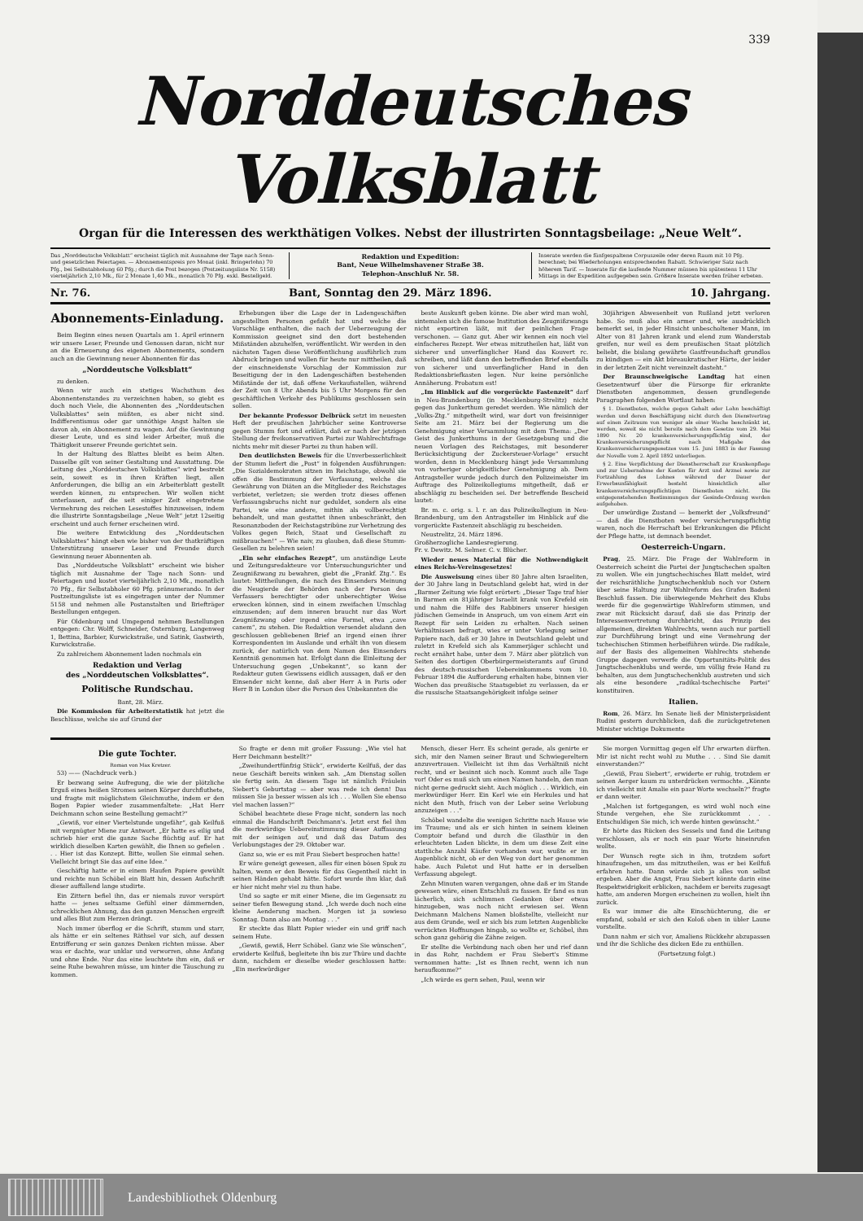339
Norddeutsches Volksblatt
Organ für die Interessen des werkthätigen Volkes. Nebst der illustrirten Sonntagsbeilage: „Neue Welt“.
Das „Norddeutsche Volksblatt“ erscheint täglich mit Ausnahme der Tage nach Sonn- und gesetzlichen Feiertagen. — Abonnementspreis pro Monat (inkl. Bringerlohn) 70 Pfg., bei Selbstabholung 60 Pfg.; durch die Post bezogen (Postzeitungsliste Nr. 5158) vierteljährlich 2,10 Mk., für 2 Monate 1,40 Mk., monatlich 70 Pfg. exkl. Bestellgeld.
Redaktion und Expedition:
Bant, Neue Wilhelmshavener Straße 38.
Telephon-Anschluß Nr. 58.
Inserate werden die fünfgespaltene Corpuszeile oder deren Raum mit 10 Pfg. berechnet; bei Wiederholungen entsprechenden Rabatt. Schwieriger Satz nach höherem Tarif. — Inserate für die laufende Nummer müssen bis spätestens 11 Uhr Mittags in der Expedition aufgegeben sein. Größere Inserate werden früher erbeten.
Nr. 76. Bant, Sonntag den 29. März 1896. 10. Jahrgang.
Abonnements-Einladung.
Beim Beginn eines neuen Quartals am 1. April erinnern wir unsere Leser, Freunde und Genossen daran, nicht nur an die Erneuerung des eigenen Abonnements, sondern auch an die Gewinnung neuer Abonnenten für das
„Norddeutsche Volksblatt“
zu denken.
Wenn wir auch ein stetiges Wachsthum des Abonnentenstandes zu verzeichnen haben, so giebt es doch noch Viele, die Abonnenten des „Norddeutschen Volksblattes“ sein müßten, es aber nicht sind. Indifferentismus oder gar unnöthige Angst halten sie davon ab, ein Abonnement zu wagen. Auf die Gewinnung dieser Leute, und es sind leider Arbeiter, muß die Thätigkeit unserer Freunde gerichtet sein.
In der Haltung des Blattes bleibt es beim Alten. Dasselbe gilt von seiner Gestaltung und Ausstattung. Die Leitung des „Norddeutschen Volksblattes“ wird bestrebt sein, soweit es in ihren Kräften liegt, allen Anforderungen, die billig an ein Arbeiterblatt gestellt werden können, zu entsprechen. Wir wollen nicht unterlassen, auf die seit einiger Zeit eingetretene Vermehrung des reichen Lesestoffes hinzuweisen, indem die illustrirte Sonntagsbeilage „Neue Welt“ jetzt 12seitig erscheint und auch ferner erscheinen wird.
Die weitere Entwicklung des „Norddeutschen Volksblattes“ hängt eben wie bisher von der thatkräftigen Unterstützung unserer Leser und Freunde durch Gewinnung neuer Abonnenten ab.
Das „Norddeutsche Volksblatt“ erscheint wie bisher täglich mit Ausnahme der Tage nach Sonn- und Feiertagen und kostet vierteljährlich 2,10 Mk., monatlich 70 Pfg., für Selbstabholer 60 Pfg. pränumerando. In der Postzeitungsliste ist es eingetragen unter der Nummer 5158 und nehmen alle Postanstalten und Briefträger Bestellungen entgegen.
Für Oldenburg und Umgegend nehmen Bestellungen entgegen: Chr. Wolff, Schneider, Osternburg, Langenweg 1, Bettina, Barbier, Kurwickstraße, und Satink, Gastwirth, Kurwickstraße.
Zu zahlreichem Abonnement laden nochmals ein
Redaktion und Verlag
des „Norddeutschen Volksblattes“.
Politische Rundschau.
Bant, 28. März.
Die Kommission für Arbeiterstatistik hat jetzt die Beschlüsse, welche sie auf Grund der
Erhebungen über die Lage der in Ladengeschäften angestellten Personen gefaßt hat und welche die Vorschläge enthalten, die nach der Ueberzeugung der Kommission geeignet sind den dort bestehenden Mißständen abzuhelfen, veröffentlicht. Wir werden in den nächsten Tagen diese Veröffentlichung ausführlich zum Abdruck bringen und wollen für heute nur mittheilen, daß der einschneidenste Vorschlag der Kommission zur Beseitigung der in den Ladengeschäften bestehenden Mißstände der ist, daß offene Verkaufsstellen, während der Zeit von 8 Uhr Abends bis 5 Uhr Morgens für den geschäftlichen Verkehr des Publikums geschlossen sein sollen.
Der bekannte Professor Delbrück setzt im neuesten Heft der preußischen Jahrbücher seine Kontroverse gegen Stumm fort und erklärt, daß er nach der jetzigen Stellung der freikonservativen Partei zur Wahlrechtsfrage nichts mehr mit dieser Partei zu thun haben will.
Den deutlichsten Beweis für die Unverbesserlichkeit der Stumm liefert die „Post“ in folgenden Ausführungen: „Die Sozialdemokraten sitzen im Reichstage, obwohl sie offen die Bestimmung der Verfassung, welche die Gewährung von Diäten an die Mitglieder des Reichstages verbietet, verletzen; sie werden trotz dieses offenen Verfassungsbruchs nicht nur geduldet, sondern als eine Partei, wie eine andere, mithin als vollberechtigt behandelt, und man gestattet ihnen unbeschränkt, den Resonanzboden der Reichstagstribüne zur Verhetzung des Volkes gegen Reich, Staat und Gesellschaft zu mißbrauchen!“ — Wie naiv, zu glauben, daß diese Stumm-Gesellen zu belehren seien!
„Ein sehr einfaches Rezept“, um anständige Leute und Zeitungsredakteure vor Untersuchungsrichter und Zeugnißzwang zu bewahren, giebt die „Frankf. Ztg.“. Es lautet: Mittheilungen, die nach des Einsenders Meinung die Neugierde der Behörden nach der Person des Verfassers berechtigter oder unberechtigter Weise erwecken können, sind in einem zweifachen Umschlag einzusenden; auf dem inneren braucht nur das Wort Zeugnißzwang oder irgend eine Formel, etwa „cave canem“, zu stehen. Die Redaktion versendet alsdann den geschlossen gebliebenen Brief an irgend einen ihrer Korrespondenten im Auslande und erhält ihn von diesem zurück, der natürlich von dem Namen des Einsenders Kenntniß genommen hat. Erfolgt dann die Einleitung der Untersuchung gegen „Unbekannt“, so kann der Redakteur guten Gewissens eidlich aussagen, daß er den Einsender nicht kenne, daß aber Herr A in Paris oder Herr B in London über die Person des Unbekannten die
beste Auskunft geben könne. Die aber wird man wohl, sintemalen sich die famose Institution des Zeugnißzwangs nicht exportiren läßt, mit der peinlichen Frage verschonen. — Ganz gut. Aber wir kennen ein noch viel einfacheres Rezept. Wer etwas mitzutheilen hat, läßt von sicherer und unverfänglicher Hand das Kouvert rc. schreiben, und läßt dann den betreffenden Brief ebenfalls von sicherer und unverfänglicher Hand in den Redaktionsbriefkasten legen. Nur keine persönliche Annäherung. Probatum est!
„Im Hinblick auf die vorgerückte Fastenzeit“ darf in Neu-Brandenburg (in Mecklenburg-Strelitz) nicht gegen das Junkerthum geredet werden. Wie nämlich der „Volks-Ztg.“ mitgetheilt wird, war dort von freisinniger Seite am 21. März bei der Regierung um die Genehmigung einer Versammlung mit dem Thema: „Der Geist des Junkerthums in der Gesetzgebung und die neuen Vorlagen des Reichstages, mit besonderer Berücksichtigung der Zuckersteuer-Vorlage“ ersucht worden, denn in Mecklenburg hängt jede Versammlung von vorheriger obrigkeitlicher Genehmigung ab. Dem Antragsteller wurde jedoch durch den Polizeimeister im Auftrage des Polizeikollegiums mitgetheilt, daß er abschlägig zu bescheiden sei. Der betreffende Bescheid lautet:
Br. m. c. orig. s. l. r. an das Polizeikollegium in Neu-Brandenburg, um den Antragsteller im Hinblick auf die vorgerückte Fastenzeit abschlägig zu bescheiden.
Neustrelitz, 24. März 1896.
Großherzogliche Landesregierung.
Fr. v. Dewitz. M. Selmer. C. v. Blücher.
Wieder neues Material für die Nothwendigkeit eines Reichs-Vereinsgesetzes!
Die Ausweisung eines über 80 Jahre alten Israeliten, der 30 Jahre lang in Deutschland gelebt hat, wird in der „Barmer Zeitung wie folgt erörtert: „Dieser Tage traf hier in Barmen ein 81jähriger Israelit krank von Krefeld ein und nahm die Hilfe des Rabbiners unserer hiesigen jüdischen Gemeinde in Anspruch, um von einem Arzt ein Rezept für sein Leiden zu erhalten. Nach seinen Verhältnissen befragt, wies er unter Vorlegung seiner Papiere nach, daß er 30 Jahre in Deutschland gelebt und zuletzt in Krefeld sich als Kammerjäger schlecht und recht ernährt habe, unter dem 7. März aber plötzlich von Seiten des dortigen Oberbürgermeisteramts auf Grund des deutsch-russischen Uebereinkommens vom 10. Februar 1894 die Aufforderung erhalten habe, binnen vier Wochen das preußische Staatsgebiet zu verlassen, da er die russische Staatsangehörigkeit infolge seiner
30jährigen Abwesenheit von Rußland jetzt verloren habe. So muß also ein armer und, wie ausdrücklich bemerkt sei, in jeder Hinsicht unbescholtener Mann, im Alter von 81 Jahren krank und elend zum Wanderstab greifen, nur weil es dem preußischen Staat plötzlich beliebt, die bislang gewährte Gastfreundschaft grundlos zu kündigen — ein Akt büreaukratischer Härte, der leider in der letzten Zeit nicht vereinzelt dasteht.“
Der Braunschweigische Landtag hat einen Gesetzentwurf über die Fürsorge für erkrankte Dienstboten angenommen, dessen grundlegende Paragraphen folgenden Wortlaut haben:
§ 1. Dienstboten, welche gegen Gehalt oder Lohn beschäftigt werden und deren Beschäftigung nicht durch den Dienstvertrag auf einen Zeitraum von weniger als einer Woche beschränkt ist, werden, soweit sie nicht bereits nach dem Gesetze vom 29. Mai 1890 Nr. 20 krankenversicherungspflichtig sind, der Krankenversicherungspflicht nach Maßgabe des Krankenversicherungsgesetzes vom 15. Juni 1883 in der Fassung der Novelle vom 2. April 1892 unterliegen.
§ 2. Eine Verpflichtung der Dienstherrschaft zur Krankenpflege und zur Uebernahme der Kosten für Arzt und Arznei sowie zur Fortzahlung des Lohnes während der Dauer der Erwerbsunfähigkeit besteht hinsichtlich aller krankenversicherungspflichtigen Dienstboten nicht. Die entgegenstehenden Bestimmungen der Gesinde-Ordnung werden aufgehoben.
Der unwürdige Zustand — bemerkt der „Volksfreund“ — daß die Dienstboten weder versicherungspflichtig waren, noch die Herrschaft bei Erkrankungen die Pflicht der Pflege hatte, ist demnach beendet.
Oesterreich-Ungarn.
Prag, 25. März. Die Frage der Wahlreform in Oesterreich scheint die Partei der Jungtschechen spalten zu wollen. Wie ein jungtschechisches Blatt meldet, wird der reichsräthliche Jungtschechenklub noch vor Ostern über seine Haltung zur Wahlreform des Grafen Badeni Beschluß fassen. Die überwiegende Mehrheit des Klubs werde für die gegenwärtige Wahlreform stimmen, und zwar mit Rücksicht darauf, daß sie das Prinzip der Interessenvertretung durchbricht, das Prinzip des allgemeinen, direkten Wahlrechts, wenn auch nur partiell zur Durchführung bringt und eine Vermehrung der tschechischen Stimmen herbeiführen würde. Die radikale, auf der Basis des allgemeinen Wahlrechts stehende Gruppe dagegen verwerfe die Opportunitäts-Politik des Jungtschechenklubs und werde, um völlig freie Hand zu behalten, aus dem Jungtschechenklub austreten und sich als eine besondere „radikal-tschechische Partei“ konstituiren.
Italien.
Rom, 26. März. Im Senate ließ der Ministerpräsident Rudini gestern durchblicken, daß die zurückgetretenen Minister wichtige Dokumente
Die gute Tochter.
Roman von Max Kretzer.
53) —— (Nachdruck verb.)
Er bezwang seine Aufregung, die wie der plötzliche Erguß eines heißen Stromes seinen Körper durchfluthete, und fragte mit möglichstem Gleichmuthe, indem er den Bogen Papier wieder zusammenfaltete: „Hat Herr Deichmann schon seine Bestellung gemacht?“
„Gewiß, vor einer Viertelstunde ungefähr“, gab Keilfuß mit vergnügter Miene zur Antwort. „Er hatte es eilig und schrieb hier erst die ganze Sache flüchtig auf. Er hat wirklich dieselben Karten gewählt, die Ihnen so gefielen . . . Hier ist das Konzept. Bitte, wollen Sie einmal sehen. Vielleicht bringt Sie das auf eine Idee.“
Geschäftig hatte er in einem Haufen Papiere gewühlt und reichte nun Schöbel ein Blatt hin, dessen Aufschrift dieser auffallend lange studirte.
Ein Zittern befiel ihn, das er niemals zuvor verspürt hatte — jenes seltsame Gefühl einer dämmernden, schrecklichen Ahnung, das den ganzen Menschen ergreift und alles Blut zum Herzen drängt.
Noch immer überflog er die Schrift, stumm und starr, als hätte er ein seltenes Räthsel vor sich, auf dessen Entzifferung er sein ganzes Denken richten müsse. Aber was er dachte, war unklar und verworren, ohne Anfang und ohne Ende. Nur das eine leuchtete ihm ein, daß er seine Ruhe bewahren müsse, um hinter die Täuschung zu kommen.
So fragte er denn mit großer Fassung: „Wie viel hat Herr Deichmann bestellt?“
„Zweihundertfünfzig Stück“, erwiderte Keilfuß, der das neue Geschäft bereits winken sah. „Am Dienstag sollen sie fertig sein. An diesem Tage ist nämlich Fräulein Siebert's Geburtstag — aber was rede ich denn! Das müssen Sie ja besser wissen als ich . . . Wollen Sie ebenso viel machen lassen?“
Schöbel beachtete diese Frage nicht, sondern las noch einmal die Handschrift Deichmann's. Jetzt erst fiel ihm die merkwürdige Uebereinstimmung dieser Auffassung mit der seinigen auf, und daß das Datum des Verlobungstages der 29. Oktober war.
Ganz so, wie er es mit Frau Siebert besprochen hatte!
Er wäre geneigt gewesen, alles für einen bösen Spuk zu halten, wenn er den Beweis für das Gegentheil nicht in seinen Händen gehabt hätte. Sofort wurde ihm klar, daß er hier nicht mehr viel zu thun habe.
Und so sagte er mit einer Miene, die im Gegensatz zu seiner tiefen Bewegung stand. „Ich werde doch noch eine kleine Aenderung machen. Morgen ist ja sowieso Sonntag. Dann also am Montag . . .“
Er steckte das Blatt Papier wieder ein und griff nach seinem Hute.
„Gewiß, gewiß, Herr Schöbel. Ganz wie Sie wünschen“, erwiderte Keilfuß, begleitete ihn bis zur Thüre und dachte dann, nachdem er dieselbe wieder geschlossen hatte: „Ein merkwürdiger
Mensch, dieser Herr. Es scheint gerade, als genirte er sich, mir den Namen seiner Braut und Schwiegereltern anzuvertrauen. Vielleicht ist ihm das Verhältniß nicht recht, und er besinnt sich noch. Kommt auch alle Tage vor! Oder es muß sich um einen Namen handeln, den man nicht gerne gedruckt sieht. Auch möglich . . . Wirklich, ein merkwürdiger Herr. Ein Kerl wie ein Herkules und hat nicht den Muth, frisch von der Leber seine Verlobung anzuzeigen . . .“
Schöbel wandelte die wenigen Schritte nach Hause wie im Traume; und als er sich hinten in seinem kleinen Comptoir befand und durch die Glasthür in den erleuchteten Laden blickte, in dem um diese Zeit eine stattliche Anzahl Käufer vorhanden war, wußte er im Augenblick nicht, ob er den Weg von dort her genommen habe. Auch Paletot und Hut hatte er in derselben Verfassung abgelegt.
Zehn Minuten waren vergangen, ohne daß er im Stande gewesen wäre, einen Entschluß zu fassen. Er fand es nun lächerlich, sich schlimmen Gedanken über etwas hinzugeben, was noch nicht erwiesen sei. Wenn Deichmann Malchens Namen bloßstellte, vielleicht nur aus dem Grunde, weil er sich bis zum letzten Augenblicke verrückten Hoffnungen hingab, so wollte er, Schöbel, ihm schon ganz gehörig die Zähne zeigen.
Er stellte die Verbindung nach oben her und rief dann in das Rohr, nachdem er Frau Siebert's Stimme vernommen hatte: „Ist es Ihnen recht, wenn ich nun heraufkomme?“
„Ich würde es gern sehen, Paul, wenn wir
Sie morgen Vormittag gegen elf Uhr erwarten dürften. Mir ist nicht recht wohl zu Muthe . . . Sind Sie damit einverstanden?“
„Gewiß, Frau Siebert“, erwiderte er ruhig, trotzdem er seinen Aerger kaum zu unterdrücken vermochte. „Könnte ich vielleicht mit Amalie ein paar Worte wechseln?“ fragte er dann weiter.
„Malchen ist fortgegangen, es wird wohl noch eine Stunde vergehen, ehe Sie zurückkommt . . . Entschuldigen Sie mich, ich werde hinten gewünscht.“
Er hörte das Rücken des Sessels und fand die Leitung verschlossen, als er noch ein paar Worte hineinrufen wollte.
Der Wunsch regte sich in ihm, trotzdem sofort hinaufzugehen, um das mitzutheilen, was er bei Keilfuß erfahren hatte. Dann würde sich ja alles von selbst ergeben. Aber die Angst, Frau Siebert könnte darin eine Respektwidrigkeit erblicken, nachdem er bereits zugesagt hatte, am anderen Morgen erscheinen zu wollen, hielt ihn zurück.
Es war immer die alte Einschüchterung, die er empfand, sobald er sich den Koloß oben in übler Laune vorstellte.
Dann nahm er sich vor, Amaliens Rückkehr abzupassen und ihr die Schliche des dicken Ede zu enthüllen.
(Fortsetzung folgt.)
Landesbibliothek Oldenburg